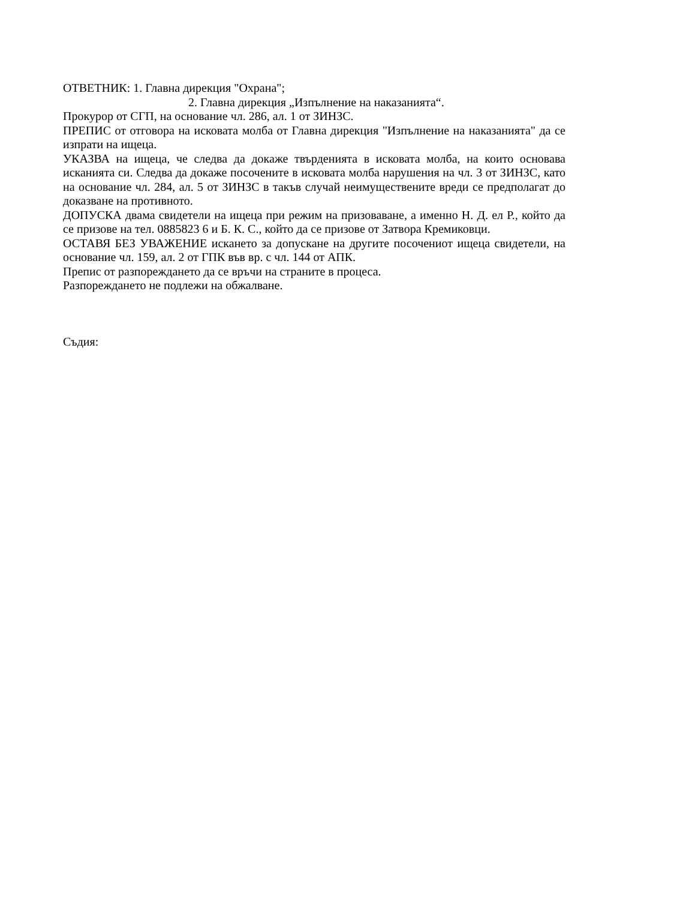ОТВЕТНИК: 1. Главна дирекция "Охрана";
2. Главна дирекция „Изпълнение на наказанията“.
Прокурор от СГП, на основание чл. 286, ал. 1 от ЗИНЗС.
ПРЕПИС от отговора на исковата молба от Главна дирекция "Изпълнение на наказанията" да се изпрати на ищеца.
УКАЗВА на ищеца, че следва да докаже твърденията в исковата молба, на които основава исканията си. Следва да докаже посочените в исковата молба нарушения на чл. 3 от ЗИНЗС, като на основание чл. 284, ал. 5 от ЗИНЗС в такъв случай неимуществените вреди се предполагат до доказване на противното.
ДОПУСКА двама свидетели на ищеца при режим на призоваване, а именно Н. Д. ел Р., който да се призове на тел. 0885823 6 и Б. К. С., който да се призове от Затвора Кремиковци.
ОСТАВЯ БЕЗ УВАЖЕНИЕ искането за допускане на другите посочениот ищеца свидетели, на основание чл. 159, ал. 2 от ГПК във вр. с чл. 144 от АПК.
Препис от разпореждането да се връчи на страните в процеса.
Разпореждането не подлежи на обжалване.
Съдия: